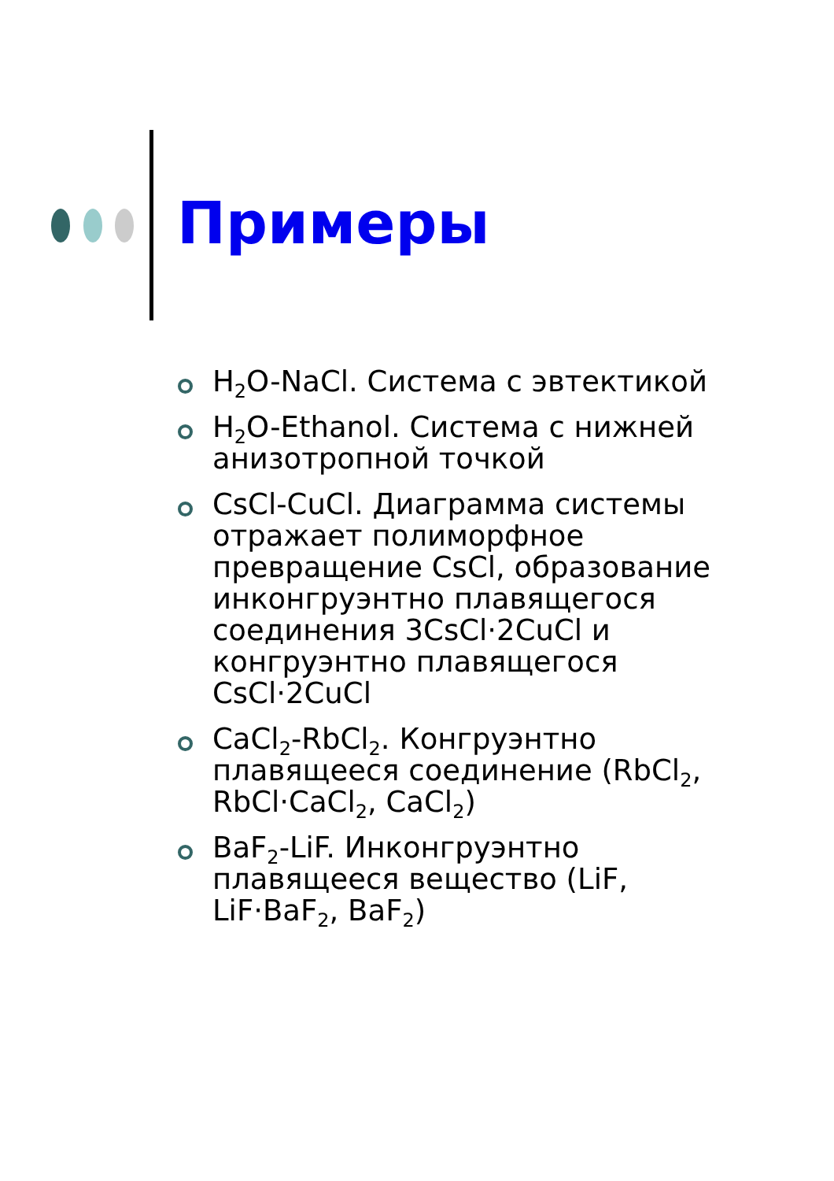Примеры
H<sub>2</sub>O-NaCl. Система с эвтектикой
H<sub>2</sub>O-Ethanol. Система с нижней анизотропной точкой
CsCl-CuCl. Диаграмма системы отражает полиморфное превращение CsCl, образование инконгруэнтно плавящегося соединения 3CsCl·2CuCl и конгруэнтно плавящегося CsCl·2CuCl
CaCl<sub>2</sub>-RbCl<sub>2</sub>. Конгруэнтно плавящееся соединение (RbCl<sub>2</sub>, RbCl·CaCl<sub>2</sub>, CaCl<sub>2</sub>)
BaF<sub>2</sub>-LiF. Инконгруэнтно плавящееся вещество (LiF, LiF·BaF<sub>2</sub>, BaF<sub>2</sub>)